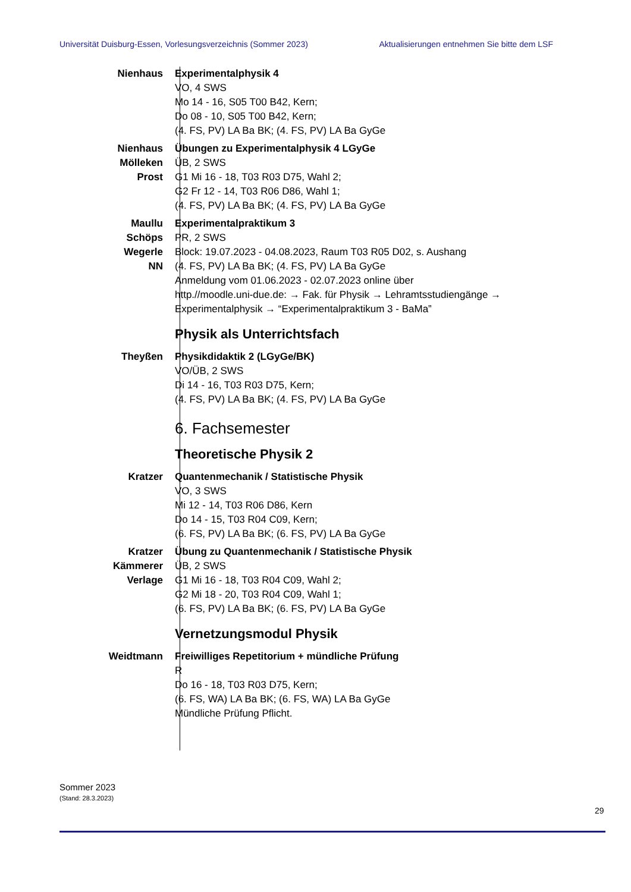Universität Duisburg-Essen, Vorlesungsverzeichnis (Sommer 2023) Aktualisierungen entnehmen Sie bitte dem LSF
Nienhaus Experimentalphysik 4
VO, 4 SWS
Mo 14 - 16, S05 T00 B42, Kern;
Do 08 - 10, S05 T00 B42, Kern;
(4. FS, PV) LA Ba BK; (4. FS, PV) LA Ba GyGe
Nienhaus
Mölleken
Prost
Übungen zu Experimentalphysik 4 LGyGe
ÜB, 2 SWS
G1 Mi 16 - 18, T03 R03 D75, Wahl 2;
G2 Fr 12 - 14, T03 R06 D86, Wahl 1;
(4. FS, PV) LA Ba BK; (4. FS, PV) LA Ba GyGe
Maullu
Schöps
Wegerle
NN
Experimentalpraktikum 3
PR, 2 SWS
Block: 19.07.2023 - 04.08.2023, Raum T03 R05 D02, s. Aushang
(4. FS, PV) LA Ba BK; (4. FS, PV) LA Ba GyGe
Anmeldung vom 01.06.2023 - 02.07.2023 online über
http.//moodle.uni-due.de: → Fak. für Physik → Lehramtsstudiengänge →
Experimentalphysik → “Experimentalpraktikum 3 - BaMa”
Physik als Unterrichtsfach
Theyßen Physikdidaktik 2 (LGyGe/BK)
VO/ÜB, 2 SWS
Di 14 - 16, T03 R03 D75, Kern;
(4. FS, PV) LA Ba BK; (4. FS, PV) LA Ba GyGe
6. Fachsemester
Theoretische Physik 2
Kratzer Quantenmechanik / Statistische Physik
VO, 3 SWS
Mi 12 - 14, T03 R06 D86, Kern
Do 14 - 15, T03 R04 C09, Kern;
(6. FS, PV) LA Ba BK; (6. FS, PV) LA Ba GyGe
Kratzer
Kämmerer
Verlage
Übung zu Quantenmechanik / Statistische Physik
ÜB, 2 SWS
G1 Mi 16 - 18, T03 R04 C09, Wahl 2;
G2 Mi 18 - 20, T03 R04 C09, Wahl 1;
(6. FS, PV) LA Ba BK; (6. FS, PV) LA Ba GyGe
Vernetzungsmodul Physik
Weidtmann Freiwilliges Repetitorium + mündliche Prüfung
R
Do 16 - 18, T03 R03 D75, Kern;
(6. FS, WA) LA Ba BK; (6. FS, WA) LA Ba GyGe
Mündliche Prüfung Pflicht.
Sommer 2023
(Stand: 28.3.2023)
29